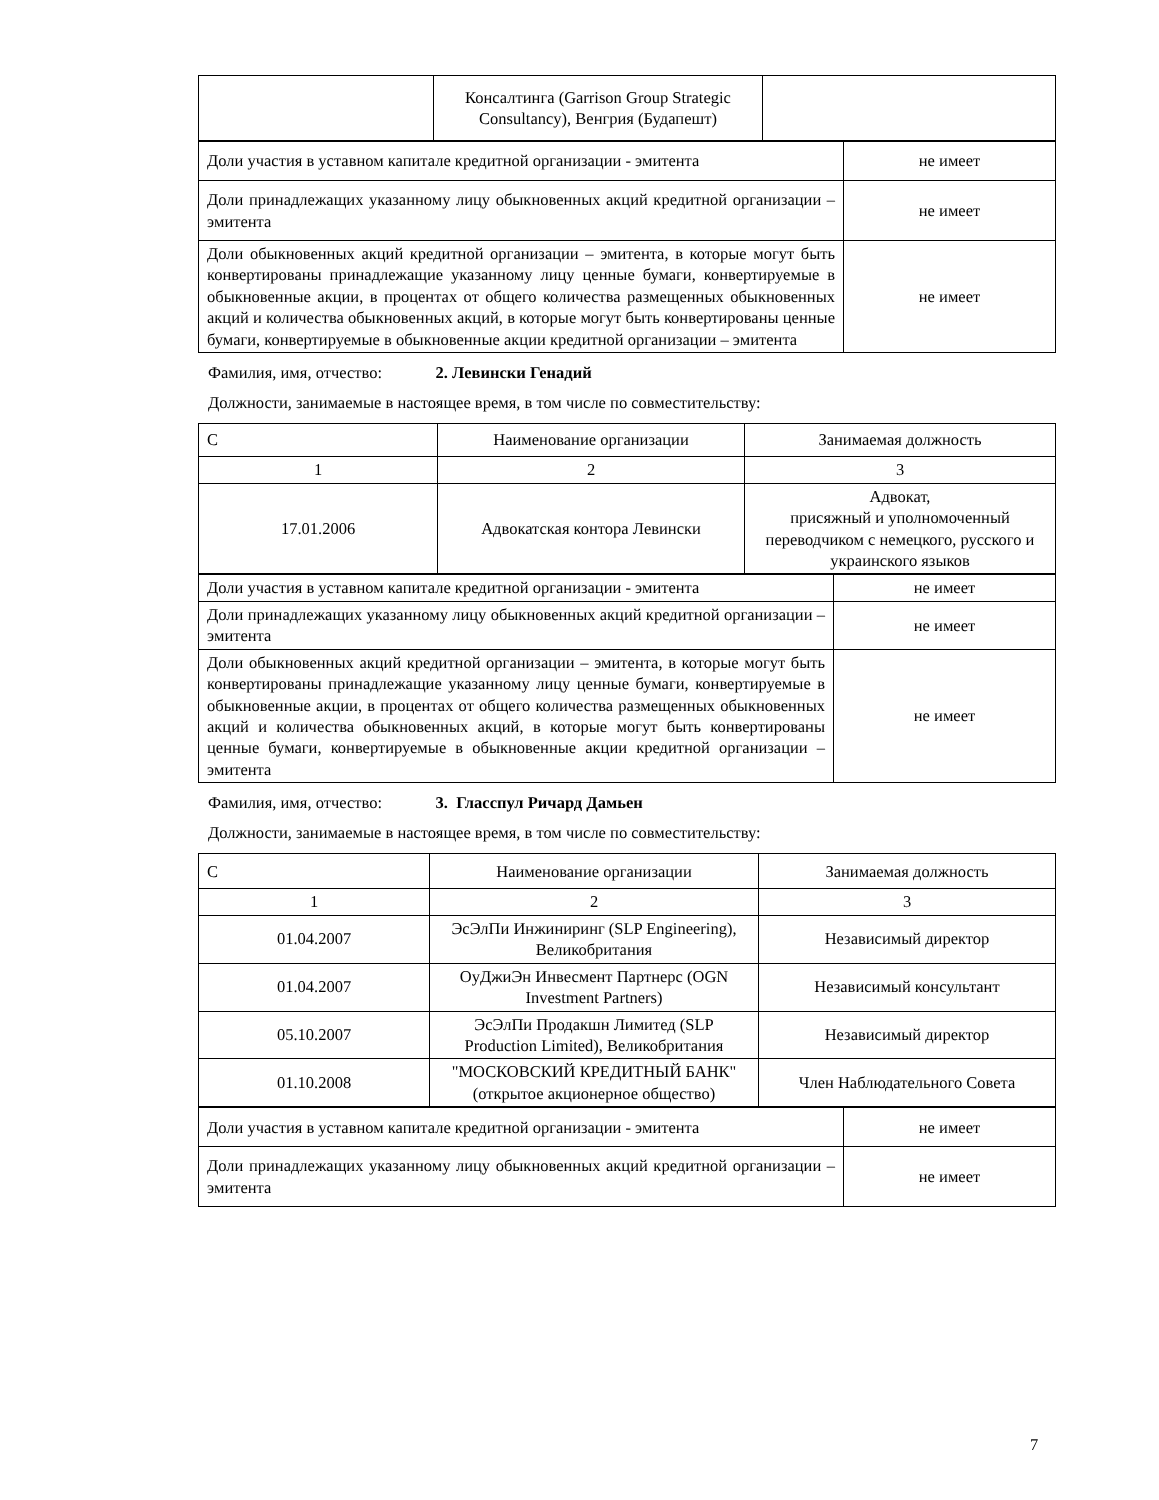| | Консалтинга (Garrison Group Strategic Consultancy), Венгрия (Будапешт) | |
| Доли участия в уставном капитале кредитной организации - эмитента | не имеет |
| Доли принадлежащих указанному лицу обыкновенных акций кредитной организации – эмитента | не имеет |
| Доли обыкновенных акций кредитной организации – эмитента, в которые могут быть конвертированы принадлежащие указанному лицу ценные бумаги, конвертируемые в обыкновенные акции, в процентах от общего количества размещенных обыкновенных акций и количества обыкновенных акций, в которые могут быть конвертированы ценные бумаги, конвертируемые в обыкновенные акции кредитной организации – эмитента | не имеет |
Фамилия, имя, отчество: 2. Левински Генадий
Должности, занимаемые в настоящее время, в том числе по совместительству:
| С | Наименование организации | Занимаемая должность |
| 1 | 2 | 3 |
| 17.01.2006 | Адвокатская контора Левински | Адвокат, присяжный и уполномоченный переводчиком с немецкого, русского и украинского языков |
| Доли участия в уставном капитале кредитной организации - эмитента | не имеет |
| Доли принадлежащих указанному лицу обыкновенных акций кредитной организации – эмитента | не имеет |
| Доли обыкновенных акций кредитной организации – эмитента, в которые могут быть конвертированы принадлежащие указанному лицу ценные бумаги, конвертируемые в обыкновенные акции, в процентах от общего количества размещенных обыкновенных акций и количества обыкновенных акций, в которые могут быть конвертированы ценные бумаги, конвертируемые в обыкновенные акции кредитной организации – эмитента | не имеет |
Фамилия, имя, отчество: 3. Гласспул Ричард Дамьен
Должности, занимаемые в настоящее время, в том числе по совместительству:
| С | Наименование организации | Занимаемая должность |
| 1 | 2 | 3 |
| 01.04.2007 | ЭсЭлПи Инжиниринг (SLP Engineering), Великобритания | Независимый директор |
| 01.04.2007 | ОуДжиЭн Инвесмент Партнерс (OGN Investment Partners) | Независимый консультант |
| 05.10.2007 | ЭсЭлПи Продакшн Лимитед (SLP Production Limited), Великобритания | Независимый директор |
| 01.10.2008 | "МОСКОВСКИЙ КРЕДИТНЫЙ БАНК" (открытое акционерное общество) | Член Наблюдательного Совета |
| Доли участия в уставном капитале кредитной организации - эмитента | не имеет |
| Доли принадлежащих указанному лицу обыкновенных акций кредитной организации – эмитента | не имеет |
7